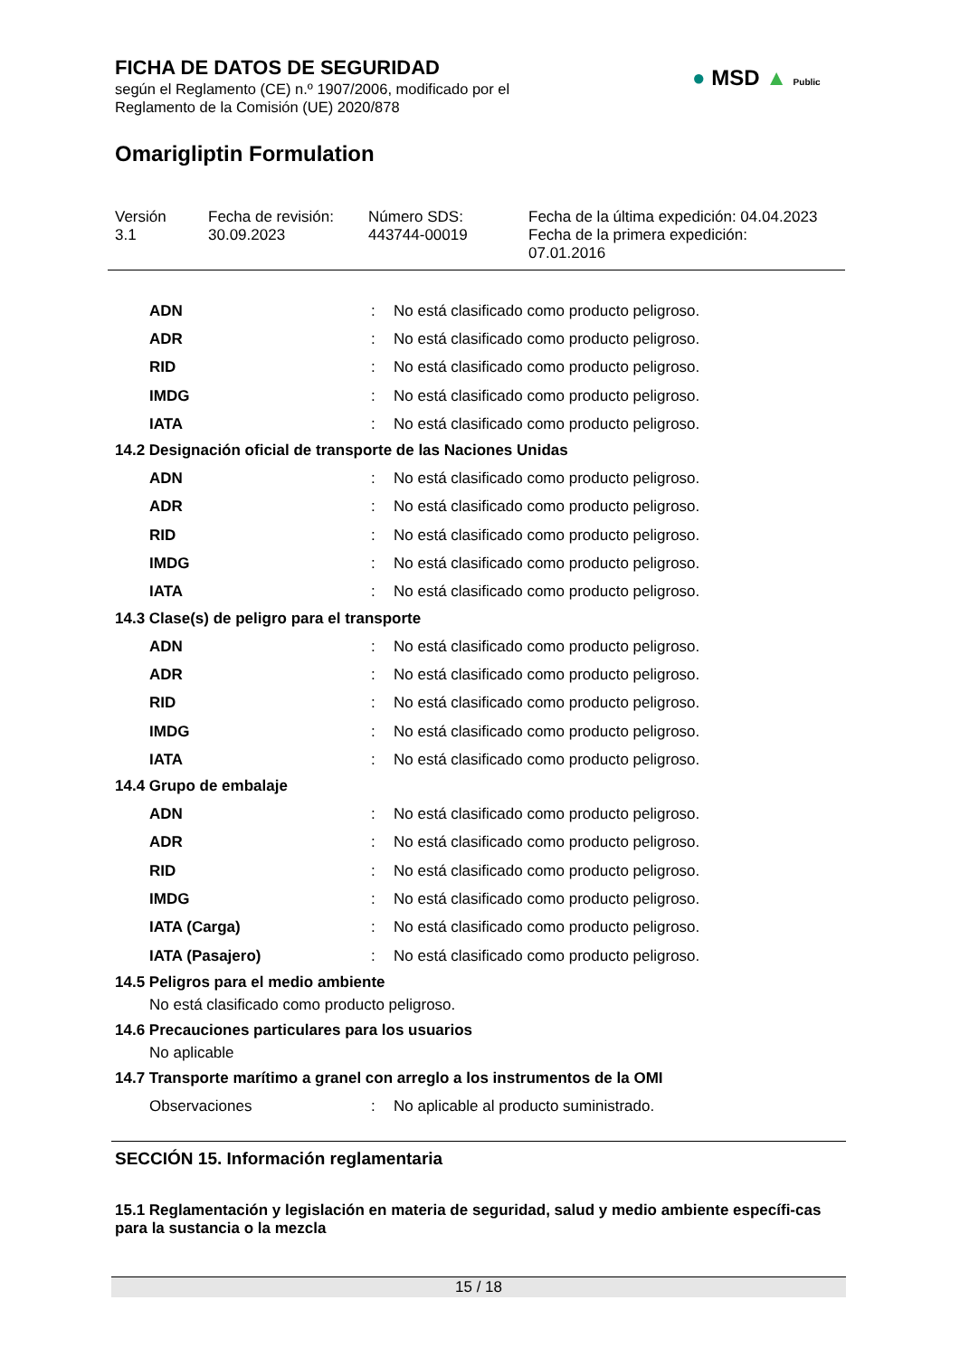FICHA DE DATOS DE SEGURIDAD
según el Reglamento (CE) n.º 1907/2006, modificado por el
Reglamento de la Comisión (UE) 2020/878
Omarigliptin Formulation
● MSD ▲ Public
Versión
3.1
Fecha de revisión:
30.09.2023
Número SDS:
443744-00019
Fecha de la última expedición: 04.04.2023
Fecha de la primera expedición:
07.01.2016
| ADN | : | No está clasificado como producto peligroso. |
| ADR | : | No está clasificado como producto peligroso. |
| RID | : | No está clasificado como producto peligroso. |
| IMDG | : | No está clasificado como producto peligroso. |
| IATA | : | No está clasificado como producto peligroso. |
14.2 Designación oficial de transporte de las Naciones Unidas
| ADN | : | No está clasificado como producto peligroso. |
| ADR | : | No está clasificado como producto peligroso. |
| RID | : | No está clasificado como producto peligroso. |
| IMDG | : | No está clasificado como producto peligroso. |
| IATA | : | No está clasificado como producto peligroso. |
14.3 Clase(s) de peligro para el transporte
| ADN | : | No está clasificado como producto peligroso. |
| ADR | : | No está clasificado como producto peligroso. |
| RID | : | No está clasificado como producto peligroso. |
| IMDG | : | No está clasificado como producto peligroso. |
| IATA | : | No está clasificado como producto peligroso. |
14.4 Grupo de embalaje
| ADN | : | No está clasificado como producto peligroso. |
| ADR | : | No está clasificado como producto peligroso. |
| RID | : | No está clasificado como producto peligroso. |
| IMDG | : | No está clasificado como producto peligroso. |
| IATA (Carga) | : | No está clasificado como producto peligroso. |
| IATA (Pasajero) | : | No está clasificado como producto peligroso. |
14.5 Peligros para el medio ambiente
No está clasificado como producto peligroso.
14.6 Precauciones particulares para los usuarios
No aplicable
14.7 Transporte marítimo a granel con arreglo a los instrumentos de la OMI
| Observaciones | : | No aplicable al producto suministrado. |
SECCIÓN 15. Información reglamentaria
15.1 Reglamentación y legislación en materia de seguridad, salud y medio ambiente específi-cas para la sustancia o la mezcla
15 / 18